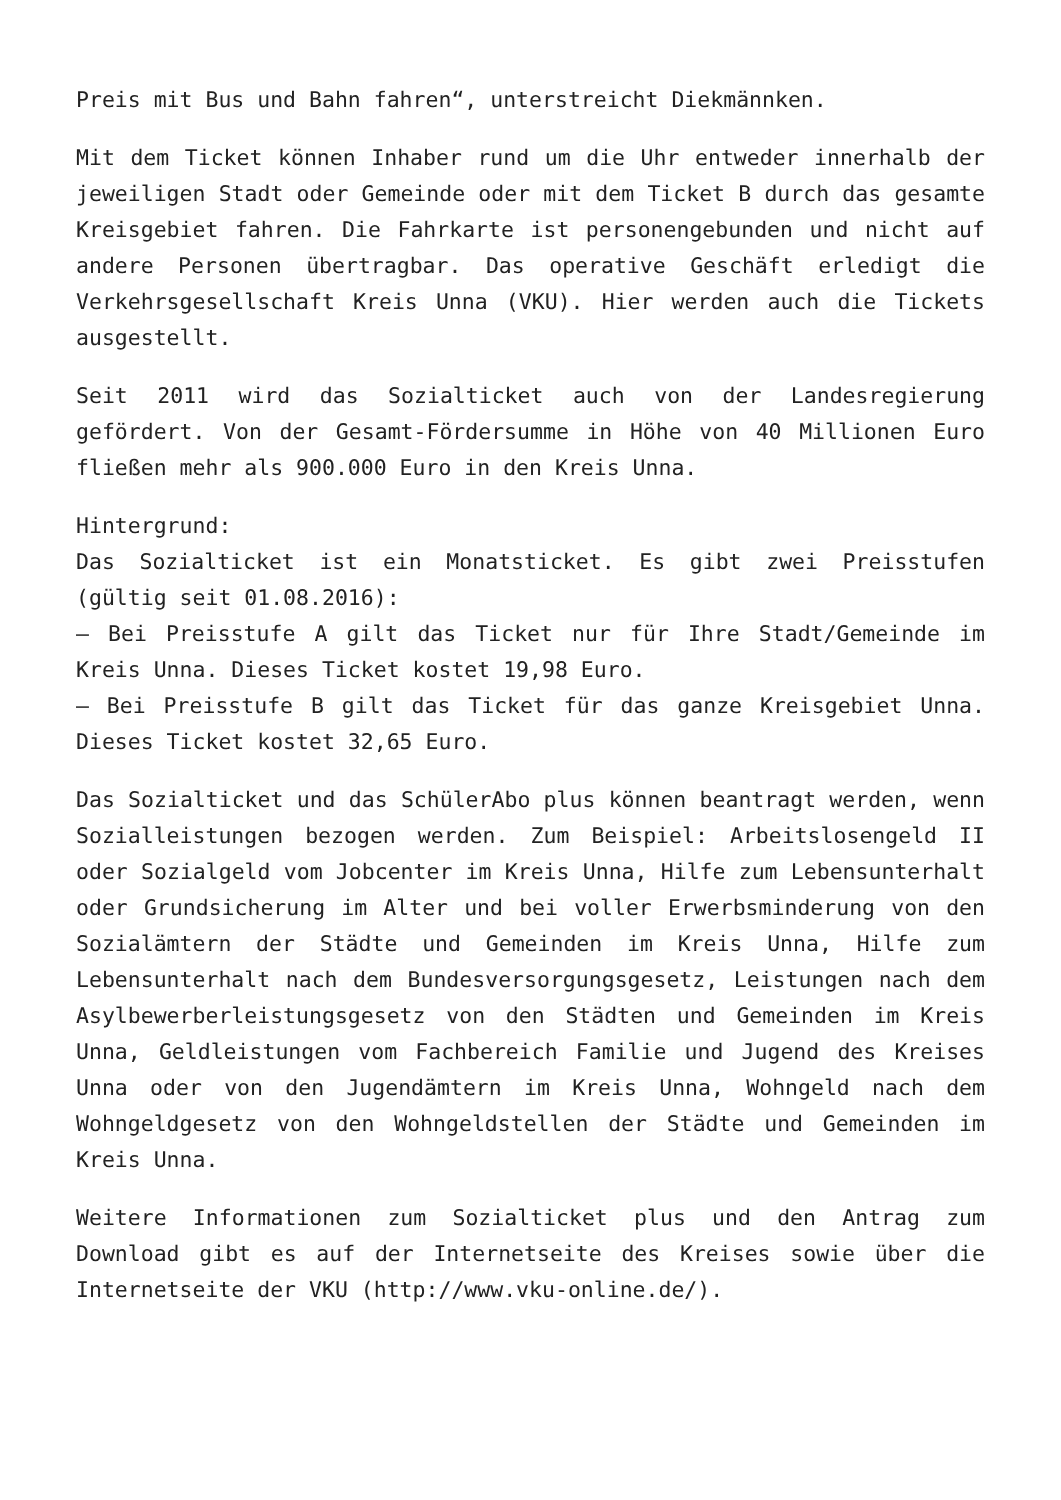Preis mit Bus und Bahn fahren“, unterstreicht Diekmännken.
Mit dem Ticket können Inhaber rund um die Uhr entweder innerhalb der jeweiligen Stadt oder Gemeinde oder mit dem Ticket B durch das gesamte Kreisgebiet fahren. Die Fahrkarte ist personengebunden und nicht auf andere Personen übertragbar. Das operative Geschäft erledigt die Verkehrsgesellschaft Kreis Unna (VKU). Hier werden auch die Tickets ausgestellt.
Seit 2011 wird das Sozialticket auch von der Landesregierung gefördert. Von der Gesamt-Fördersumme in Höhe von 40 Millionen Euro fließen mehr als 900.000 Euro in den Kreis Unna.
Hintergrund:
Das Sozialticket ist ein Monatsticket. Es gibt zwei Preisstufen (gültig seit 01.08.2016):
– Bei Preisstufe A gilt das Ticket nur für Ihre Stadt/Gemeinde im Kreis Unna. Dieses Ticket kostet 19,98 Euro.
– Bei Preisstufe B gilt das Ticket für das ganze Kreisgebiet Unna. Dieses Ticket kostet 32,65 Euro.
Das Sozialticket und das SchülerAbo plus können beantragt werden, wenn Sozialleistungen bezogen werden. Zum Beispiel: Arbeitslosengeld II oder Sozialgeld vom Jobcenter im Kreis Unna, Hilfe zum Lebensunterhalt oder Grundsicherung im Alter und bei voller Erwerbsminderung von den Sozialämtern der Städte und Gemeinden im Kreis Unna, Hilfe zum Lebensunterhalt nach dem Bundesversorgungsgesetz, Leistungen nach dem Asylbewerberleistungsgesetz von den Städten und Gemeinden im Kreis Unna, Geldleistungen vom Fachbereich Familie und Jugend des Kreises Unna oder von den Jugendämtern im Kreis Unna, Wohngeld nach dem Wohngeldgesetz von den Wohngeldstellen der Städte und Gemeinden im Kreis Unna.
Weitere Informationen zum Sozialticket plus und den Antrag zum Download gibt es auf der Internetseite des Kreises sowie über die Internetseite der VKU (http://www.vku-online.de/).